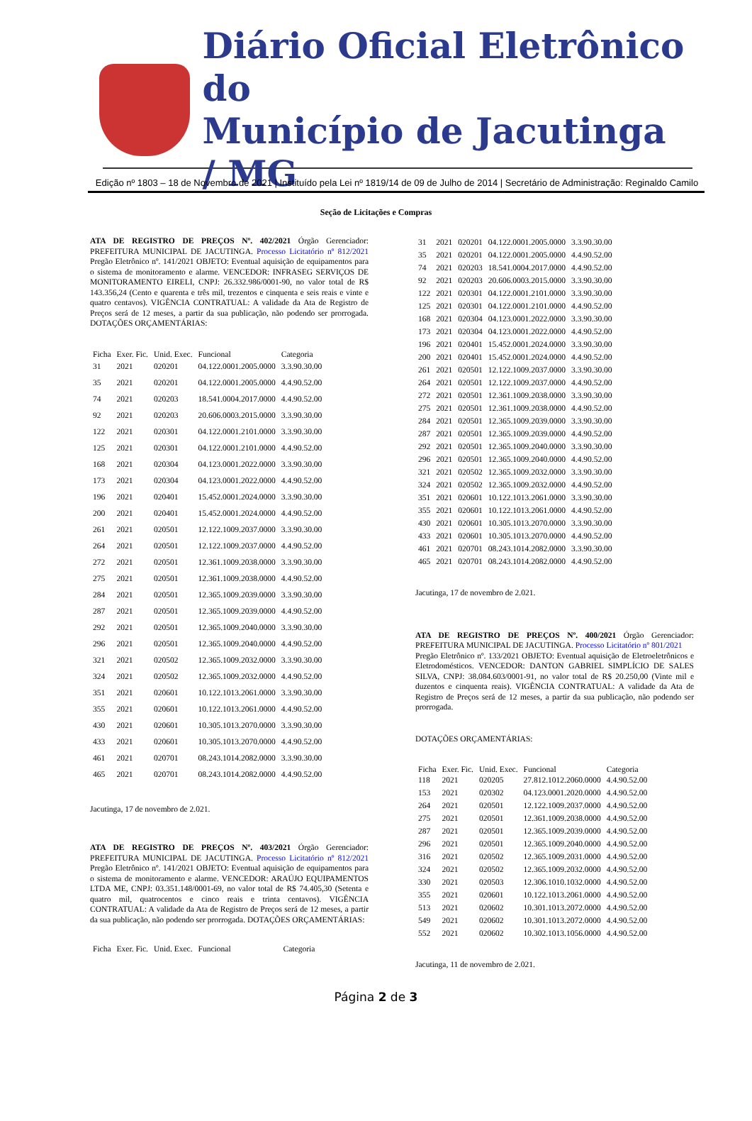Diário Oficial Eletrônico do
Município de Jacutinga / MG
Edição nº 1803 – 18 de Novembro de 2021 | Instituído pela Lei nº 1819/14 de 09 de Julho de 2014 | Secretário de Administração: Reginaldo Camilo
Seção de Licitações e Compras
ATA DE REGISTRO DE PREÇOS Nº. 402/2021 Órgão Gerenciador: PREFEITURA MUNICIPAL DE JACUTINGA. Processo Licitatório nº 812/2021 Pregão Eletrônico nº. 141/2021 OBJETO: Eventual aquisição de equipamentos para o sistema de monitoramento e alarme. VENCEDOR: INFRASEG SERVIÇOS DE MONITORAMENTO EIRELI, CNPJ: 26.332.986/0001-90, no valor total de R$ 143.356,24 (Cento e quarenta e três mil, trezentos e cinquenta e seis reais e vinte e quatro centavos). VIGÊNCIA CONTRATUAL: A validade da Ata de Registro de Preços será de 12 meses, a partir da sua publicação, não podendo ser prorrogada. DOTAÇÕES ORÇAMENTÁRIAS:
| Ficha | Exer. Fic. | Unid. Exec. | Funcional | Categoria |
| --- | --- | --- | --- | --- |
| 31 | 2021 | 020201 | 04.122.0001.2005.0000 | 3.3.90.30.00 |
| 35 | 2021 | 020201 | 04.122.0001.2005.0000 | 4.4.90.52.00 |
| 74 | 2021 | 020203 | 18.541.0004.2017.0000 | 4.4.90.52.00 |
| 92 | 2021 | 020203 | 20.606.0003.2015.0000 | 3.3.90.30.00 |
| 122 | 2021 | 020301 | 04.122.0001.2101.0000 | 3.3.90.30.00 |
| 125 | 2021 | 020301 | 04.122.0001.2101.0000 | 4.4.90.52.00 |
| 168 | 2021 | 020304 | 04.123.0001.2022.0000 | 3.3.90.30.00 |
| 173 | 2021 | 020304 | 04.123.0001.2022.0000 | 4.4.90.52.00 |
| 196 | 2021 | 020401 | 15.452.0001.2024.0000 | 3.3.90.30.00 |
| 200 | 2021 | 020401 | 15.452.0001.2024.0000 | 4.4.90.52.00 |
| 261 | 2021 | 020501 | 12.122.1009.2037.0000 | 3.3.90.30.00 |
| 264 | 2021 | 020501 | 12.122.1009.2037.0000 | 4.4.90.52.00 |
| 272 | 2021 | 020501 | 12.361.1009.2038.0000 | 3.3.90.30.00 |
| 275 | 2021 | 020501 | 12.361.1009.2038.0000 | 4.4.90.52.00 |
| 284 | 2021 | 020501 | 12.365.1009.2039.0000 | 3.3.90.30.00 |
| 287 | 2021 | 020501 | 12.365.1009.2039.0000 | 4.4.90.52.00 |
| 292 | 2021 | 020501 | 12.365.1009.2040.0000 | 3.3.90.30.00 |
| 296 | 2021 | 020501 | 12.365.1009.2040.0000 | 4.4.90.52.00 |
| 321 | 2021 | 020502 | 12.365.1009.2032.0000 | 3.3.90.30.00 |
| 324 | 2021 | 020502 | 12.365.1009.2032.0000 | 4.4.90.52.00 |
| 351 | 2021 | 020601 | 10.122.1013.2061.0000 | 3.3.90.30.00 |
| 355 | 2021 | 020601 | 10.122.1013.2061.0000 | 4.4.90.52.00 |
| 430 | 2021 | 020601 | 10.305.1013.2070.0000 | 3.3.90.30.00 |
| 433 | 2021 | 020601 | 10.305.1013.2070.0000 | 4.4.90.52.00 |
| 461 | 2021 | 020701 | 08.243.1014.2082.0000 | 3.3.90.30.00 |
| 465 | 2021 | 020701 | 08.243.1014.2082.0000 | 4.4.90.52.00 |
Jacutinga, 17 de novembro de 2.021.
ATA DE REGISTRO DE PREÇOS Nº. 403/2021 Órgão Gerenciador: PREFEITURA MUNICIPAL DE JACUTINGA. Processo Licitatório nº 812/2021 Pregão Eletrônico nº. 141/2021 OBJETO: Eventual aquisição de equipamentos para o sistema de monitoramento e alarme. VENCEDOR: ARAÚJO EQUIPAMENTOS LTDA ME, CNPJ: 03.351.148/0001-69, no valor total de R$ 74.405,30 (Setenta e quatro mil, quatrocentos e cinco reais e trinta centavos). VIGÊNCIA CONTRATUAL: A validade da Ata de Registro de Preços será de 12 meses, a partir da sua publicação, não podendo ser prorrogada. DOTAÇÕES ORÇAMENTÁRIAS:
| Ficha | Exer. Fic. | Unid. Exec. | Funcional | Categoria |
| --- | --- | --- | --- | --- |
| 31 | 2021 | 020201 | 04.122.0001.2005.0000 | 3.3.90.30.00 |
| 35 | 2021 | 020201 | 04.122.0001.2005.0000 | 4.4.90.52.00 |
| 74 | 2021 | 020203 | 18.541.0004.2017.0000 | 4.4.90.52.00 |
| 92 | 2021 | 020203 | 20.606.0003.2015.0000 | 3.3.90.30.00 |
| 122 | 2021 | 020301 | 04.122.0001.2101.0000 | 3.3.90.30.00 |
| 125 | 2021 | 020301 | 04.122.0001.2101.0000 | 4.4.90.52.00 |
| 168 | 2021 | 020304 | 04.123.0001.2022.0000 | 3.3.90.30.00 |
| 173 | 2021 | 020304 | 04.123.0001.2022.0000 | 4.4.90.52.00 |
| 196 | 2021 | 020401 | 15.452.0001.2024.0000 | 3.3.90.30.00 |
| 200 | 2021 | 020401 | 15.452.0001.2024.0000 | 4.4.90.52.00 |
| 261 | 2021 | 020501 | 12.122.1009.2037.0000 | 3.3.90.30.00 |
| 264 | 2021 | 020501 | 12.122.1009.2037.0000 | 4.4.90.52.00 |
| 272 | 2021 | 020501 | 12.361.1009.2038.0000 | 3.3.90.30.00 |
| 275 | 2021 | 020501 | 12.361.1009.2038.0000 | 4.4.90.52.00 |
| 284 | 2021 | 020501 | 12.365.1009.2039.0000 | 3.3.90.30.00 |
| 287 | 2021 | 020501 | 12.365.1009.2039.0000 | 4.4.90.52.00 |
| 292 | 2021 | 020501 | 12.365.1009.2040.0000 | 3.3.90.30.00 |
| 296 | 2021 | 020501 | 12.365.1009.2040.0000 | 4.4.90.52.00 |
| 321 | 2021 | 020502 | 12.365.1009.2032.0000 | 3.3.90.30.00 |
| 324 | 2021 | 020502 | 12.365.1009.2032.0000 | 4.4.90.52.00 |
| 351 | 2021 | 020601 | 10.122.1013.2061.0000 | 3.3.90.30.00 |
| 355 | 2021 | 020601 | 10.122.1013.2061.0000 | 4.4.90.52.00 |
| 430 | 2021 | 020601 | 10.305.1013.2070.0000 | 3.3.90.30.00 |
| 433 | 2021 | 020601 | 10.305.1013.2070.0000 | 4.4.90.52.00 |
| 461 | 2021 | 020701 | 08.243.1014.2082.0000 | 3.3.90.30.00 |
| 465 | 2021 | 020701 | 08.243.1014.2082.0000 | 4.4.90.52.00 |
Jacutinga, 17 de novembro de 2.021.
ATA DE REGISTRO DE PREÇOS Nº. 400/2021 Órgão Gerenciador: PREFEITURA MUNICIPAL DE JACUTINGA. Processo Licitatório nº 801/2021
Pregão Eletrônico nº. 133/2021 OBJETO: Eventual aquisição de Eletroeletrônicos e Eletrodomésticos. VENCEDOR: DANTON GABRIEL SIMPLÍCIO DE SALES SILVA, CNPJ: 38.084.603/0001-91, no valor total de R$ 20.250,00 (Vinte mil e duzentos e cinquenta reais). VIGÊNCIA CONTRATUAL: A validade da Ata de Registro de Preços será de 12 meses, a partir da sua publicação, não podendo ser prorrogada.
DOTAÇÕES ORÇAMENTÁRIAS:
| Ficha | Exer. Fic. | Unid. Exec. | Funcional | Categoria |
| --- | --- | --- | --- | --- |
| 118 | 2021 | 020205 | 27.812.1012.2060.0000 | 4.4.90.52.00 |
| 153 | 2021 | 020302 | 04.123.0001.2020.0000 | 4.4.90.52.00 |
| 264 | 2021 | 020501 | 12.122.1009.2037.0000 | 4.4.90.52.00 |
| 275 | 2021 | 020501 | 12.361.1009.2038.0000 | 4.4.90.52.00 |
| 287 | 2021 | 020501 | 12.365.1009.2039.0000 | 4.4.90.52.00 |
| 296 | 2021 | 020501 | 12.365.1009.2040.0000 | 4.4.90.52.00 |
| 316 | 2021 | 020502 | 12.365.1009.2031.0000 | 4.4.90.52.00 |
| 324 | 2021 | 020502 | 12.365.1009.2032.0000 | 4.4.90.52.00 |
| 330 | 2021 | 020503 | 12.306.1010.1032.0000 | 4.4.90.52.00 |
| 355 | 2021 | 020601 | 10.122.1013.2061.0000 | 4.4.90.52.00 |
| 513 | 2021 | 020602 | 10.301.1013.2072.0000 | 4.4.90.52.00 |
| 549 | 2021 | 020602 | 10.301.1013.2072.0000 | 4.4.90.52.00 |
| 552 | 2021 | 020602 | 10.302.1013.1056.0000 | 4.4.90.52.00 |
Jacutinga, 11 de novembro de 2.021.
Página 2 de 3